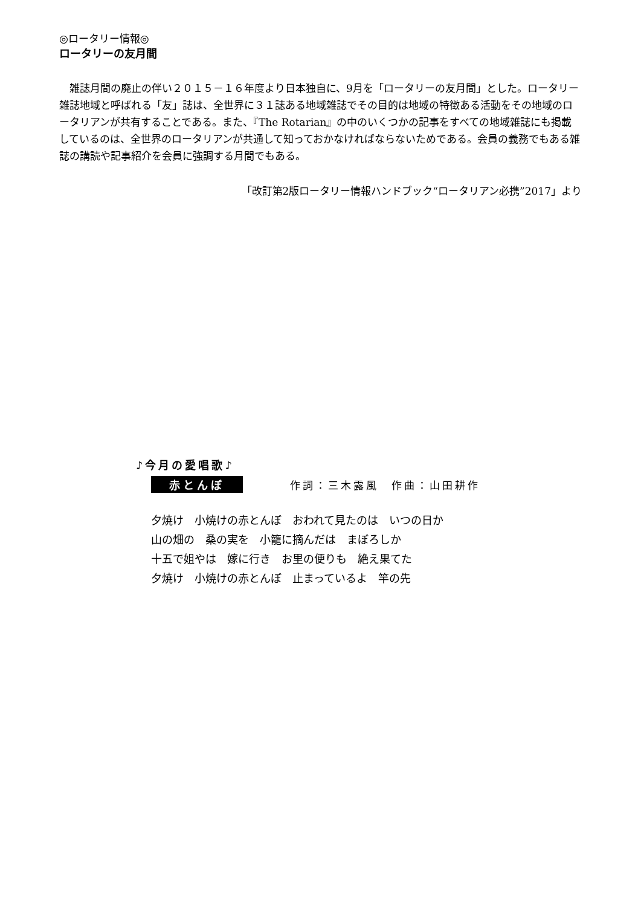◎ロータリー情報◎
ロータリーの友月間
雑誌月間の廃止の伴い２０１５－１６年度より日本独自に、9月を「ロータリーの友月間」とした。ロータリー雑誌地域と呼ばれる「友」誌は、全世界に３１誌ある地域雑誌でその目的は地域の特徴ある活動をその地域のロータリアンが共有することである。また、『The Rotarian』の中のいくつかの記事をすべての地域雑誌にも掲載しているのは、全世界のロータリアンが共通して知っておかなければならないためである。会員の義務でもある雑誌の講読や記事紹介を会員に強調する月間でもある。
「改訂第2版ロータリー情報ハンドブック“ロータリアン必携”2017」より
♪今月の愛唱歌♪
赤とんぼ 作詞：三木露風　作曲：山田耕作
夕焼け　小焼けの赤とんぼ　おわれて見たのは　いつの日か
山の畑の　桑の実を　小籠に摘んだは　まぼろしか
十五で姐やは　嫁に行き　お里の便りも　絶え果てた
夕焼け　小焼けの赤とんぼ　止まっているよ　竿の先